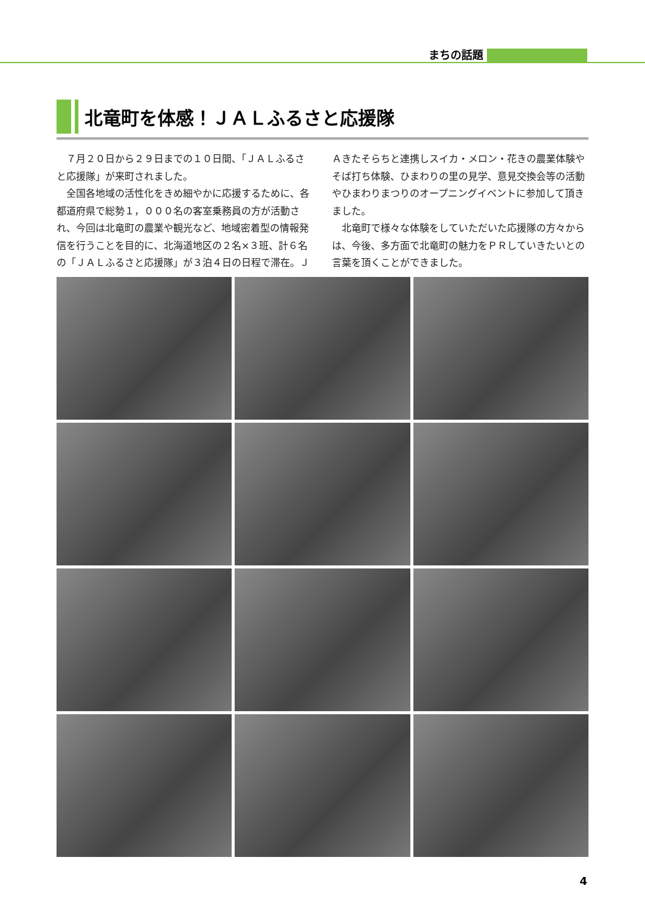まちの話題
北竜町を体感！ＪＡＬふるさと応援隊
７月２０日から２９日までの１０日間、「ＪＡＬふるさと応援隊」が来町されました。
全国各地域の活性化をきめ細やかに応援するために、各都道府県で総勢１，０００名の客室乗務員の方が活動され、今回は北竜町の農業や観光など、地域密着型の情報発信を行うことを目的に、北海道地区の２名×３班、計６名の「ＪＡＬふるさと応援隊」が３泊４日の日程で滞在。ＪＡきたそらちと連携しスイカ・メロン・花きの農業体験やそば打ち体験、ひまわりの里の見学、意見交換会等の活動やひまわりまつりのオープニングイベントに参加して頂きました。
北竜町で様々な体験をしていただいた応援隊の方々からは、今後、多方面で北竜町の魅力をＰＲしていきたいとの言葉を頂くことができました。
4